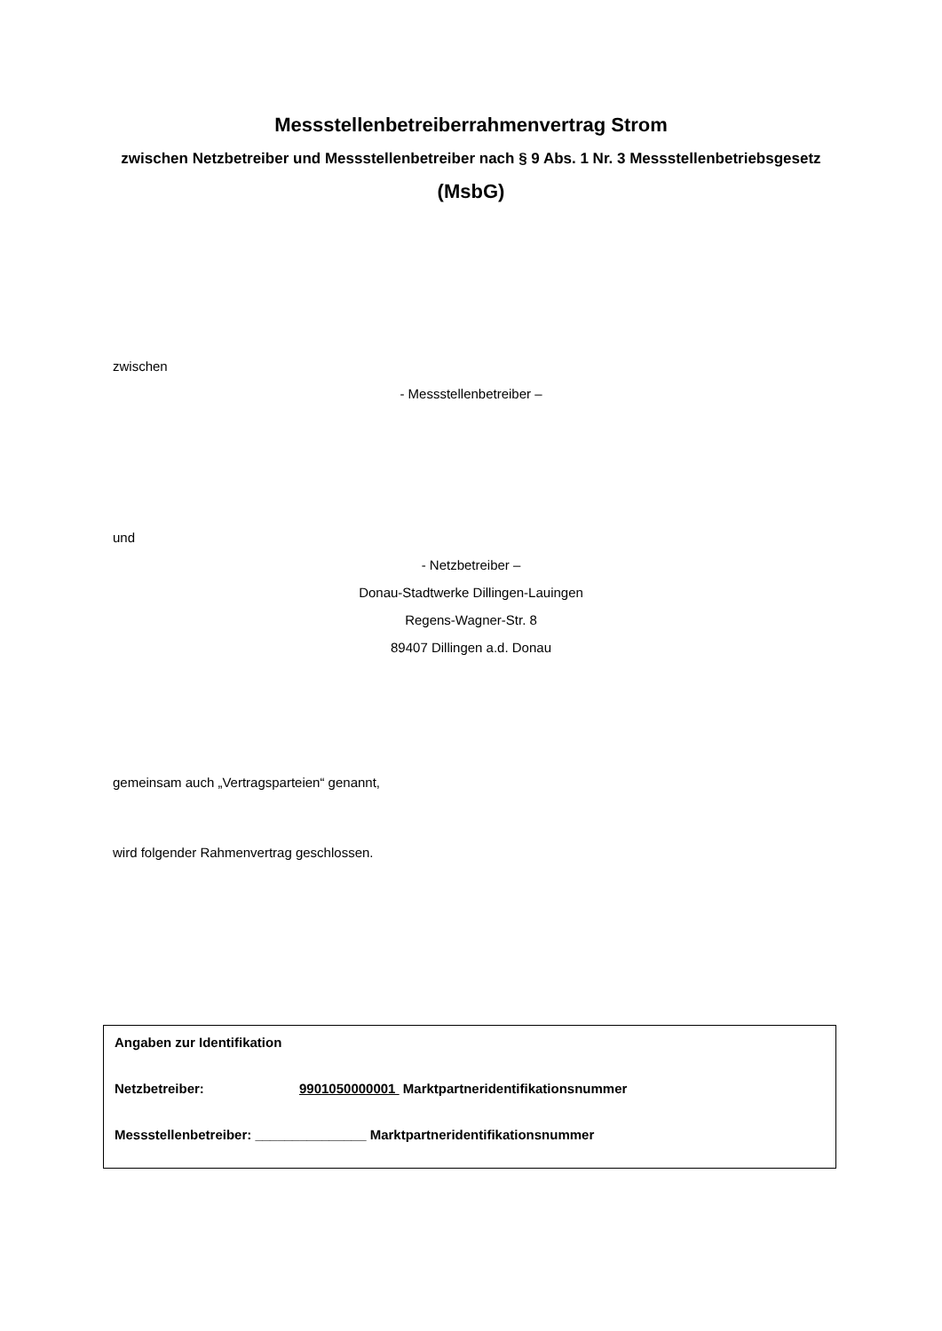Messstellenbetreiberrahmenvertrag Strom
zwischen Netzbetreiber und Messstellenbetreiber nach § 9 Abs. 1 Nr. 3 Messstellenbetriebsgesetz
(MsbG)
zwischen
- Messstellenbetreiber –
und
- Netzbetreiber –
Donau-Stadtwerke Dillingen-Lauingen
Regens-Wagner-Str. 8
89407 Dillingen a.d. Donau
gemeinsam auch „Vertragsparteien“ genannt,
wird folgender Rahmenvertrag geschlossen.
Angaben zur Identifikation
Netzbetreiber: 9901050000001 Marktpartneridentifikationsnummer
Messstellenbetreiber: _______________ Marktpartneridentifikationsnummer